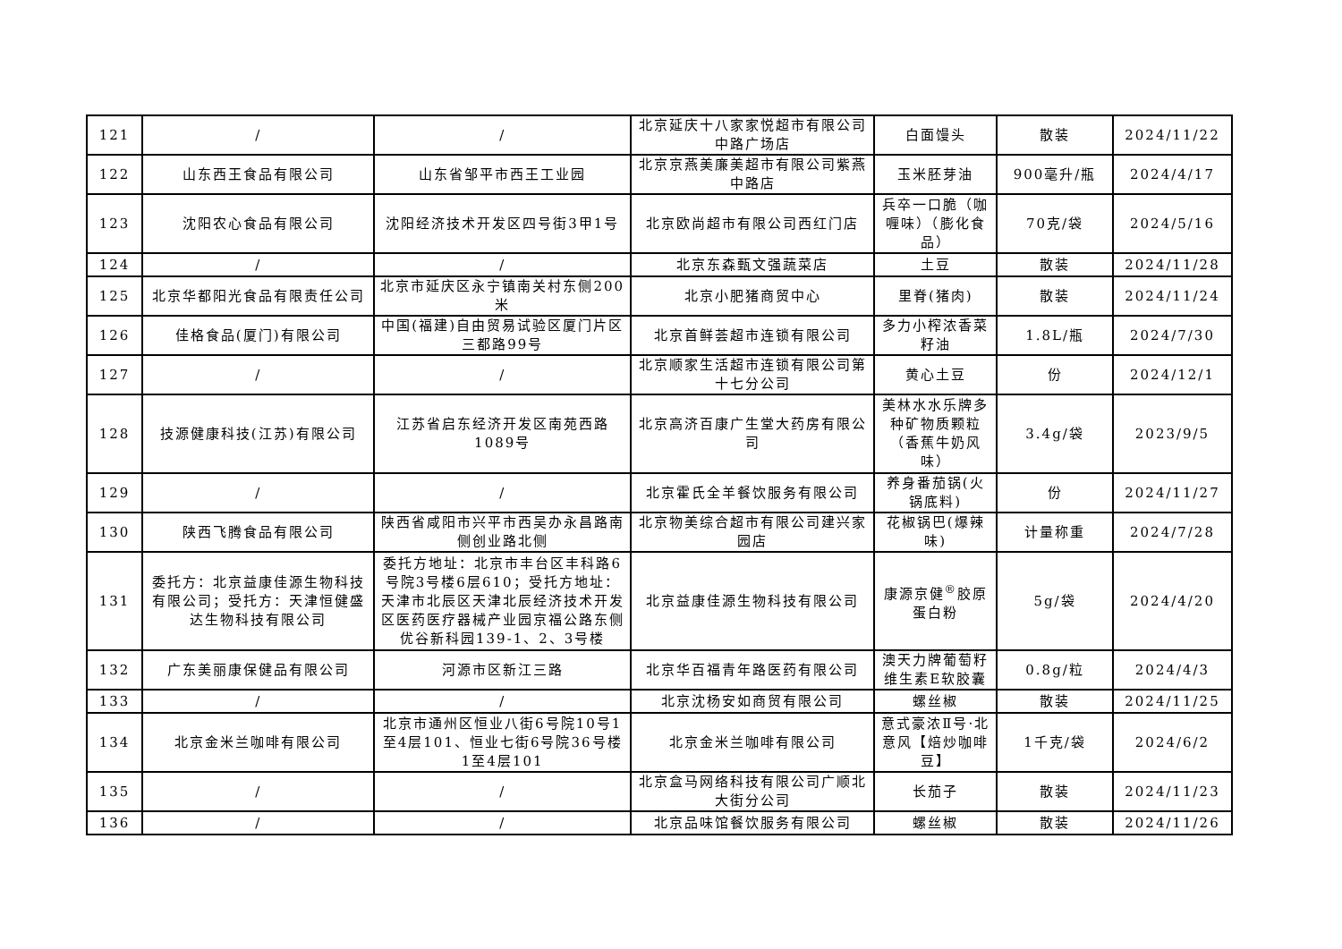| 121 | / | / | 北京延庆十八家家悦超市有限公司中路广场店 | 白面馒头 | 散装 | 2024/11/22 |
| 122 | 山东西王食品有限公司 | 山东省邹平市西王工业园 | 北京京燕美廉美超市有限公司紫燕中路店 | 玉米胚芽油 | 900毫升/瓶 | 2024/4/17 |
| 123 | 沈阳农心食品有限公司 | 沈阳经济技术开发区四号街3甲1号 | 北京欧尚超市有限公司西红门店 | 兵卒一口脆（咖喱味）（膨化食品） | 70克/袋 | 2024/5/16 |
| 124 | / | / | 北京东森甄文强蔬菜店 | 土豆 | 散装 | 2024/11/28 |
| 125 | 北京华都阳光食品有限责任公司 | 北京市延庆区永宁镇南关村东侧200米 | 北京小肥猪商贸中心 | 里脊(猪肉) | 散装 | 2024/11/24 |
| 126 | 佳格食品(厦门)有限公司 | 中国(福建)自由贸易试验区厦门片区三都路99号 | 北京首鲜荟超市连锁有限公司 | 多力小榨浓香菜籽油 | 1.8L/瓶 | 2024/7/30 |
| 127 | / | / | 北京顺家生活超市连锁有限公司第十七分公司 | 黄心土豆 | 份 | 2024/12/1 |
| 128 | 技源健康科技(江苏)有限公司 | 江苏省启东经济开发区南苑西路1089号 | 北京高济百康广生堂大药房有限公司 | 美林水水乐牌多种矿物质颗粒（香蕉牛奶风味） | 3.4g/袋 | 2023/9/5 |
| 129 | / | / | 北京霍氏全羊餐饮服务有限公司 | 养身番茄锅(火锅底料) | 份 | 2024/11/27 |
| 130 | 陕西飞腾食品有限公司 | 陕西省咸阳市兴平市西吴办永昌路南侧创业路北侧 | 北京物美综合超市有限公司建兴家园店 | 花椒锅巴(爆辣味) | 计量称重 | 2024/7/28 |
| 131 | 委托方：北京益康佳源生物科技有限公司；受托方：天津恒健盛达生物科技有限公司 | 委托方地址：北京市丰台区丰科路6号院3号楼6层610；受托方地址：天津市北辰区天津北辰经济技术开发区医药医疗器械产业园京福公路东侧优谷新科园139-1、2、3号楼 | 北京益康佳源生物科技有限公司 | 康源京健<sup>®</sup>胶原蛋白粉 | 5g/袋 | 2024/4/20 |
| 132 | 广东美丽康保健品有限公司 | 河源市区新江三路 | 北京华百福青年路医药有限公司 | 澳天力牌葡萄籽维生素E软胶囊 | 0.8g/粒 | 2024/4/3 |
| 133 | / | / | 北京沈杨安如商贸有限公司 | 螺丝椒 | 散装 | 2024/11/25 |
| 134 | 北京金米兰咖啡有限公司 | 北京市通州区恒业八街6号院10号1至4层101、恒业七街6号院36号楼1至4层101 | 北京金米兰咖啡有限公司 | 意式豪浓Ⅱ号·北意风【焙炒咖啡豆】 | 1千克/袋 | 2024/6/2 |
| 135 | / | / | 北京盒马网络科技有限公司广顺北大街分公司 | 长茄子 | 散装 | 2024/11/23 |
| 136 | / | / | 北京品味馆餐饮服务有限公司 | 螺丝椒 | 散装 | 2024/11/26 |